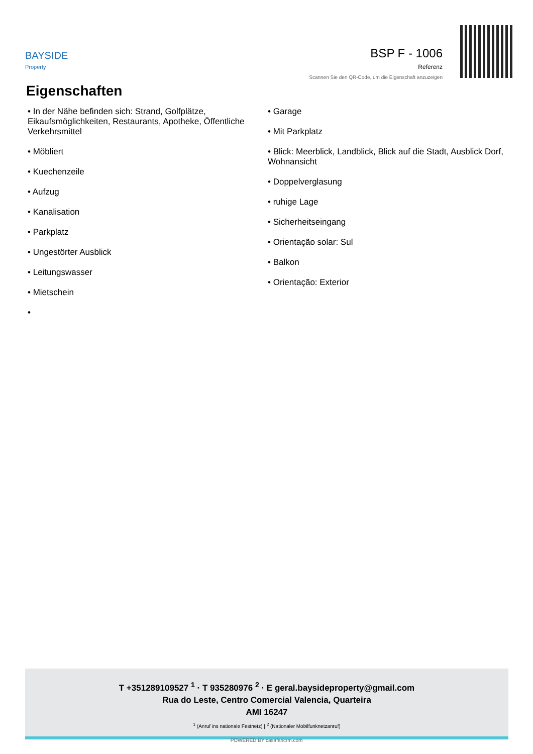BAYSIDE
Property
BSP F - 1006
Referenz
Scannen Sie den QR-Code, um die Eigenschaft anzuzeigen
Eigenschaften
• In der Nähe befinden sich: Strand, Golfplätze, Eikaufsmöglichkeiten, Restaurants, Apotheke, Öffentliche Verkehrsmittel
• Möbliert
• Kuechenzeile
• Aufzug
• Kanalisation
• Parkplatz
• Ungestörter Ausblick
• Leitungswasser
• Mietschein
•
• Garage
• Mit Parkplatz
• Blick: Meerblick, Landblick, Blick auf die Stadt, Ausblick Dorf, Wohnansicht
• Doppelverglasung
• ruhige Lage
• Sicherheitseingang
• Orientação solar: Sul
• Balkon
• Orientação: Exterior
T +351289109527 <sup>1</sup> · T 935280976 <sup>2</sup> · E geral.baysideproperty@gmail.com
Rua do Leste, Centro Comercial Valencia, Quarteira
AMI 16247
<sup>1</sup> (Anruf ins nationale Festnetz) | <sup>2</sup> (Nationaler Mobilfunknetzanruf)
POWERED BY casafaricrm.com